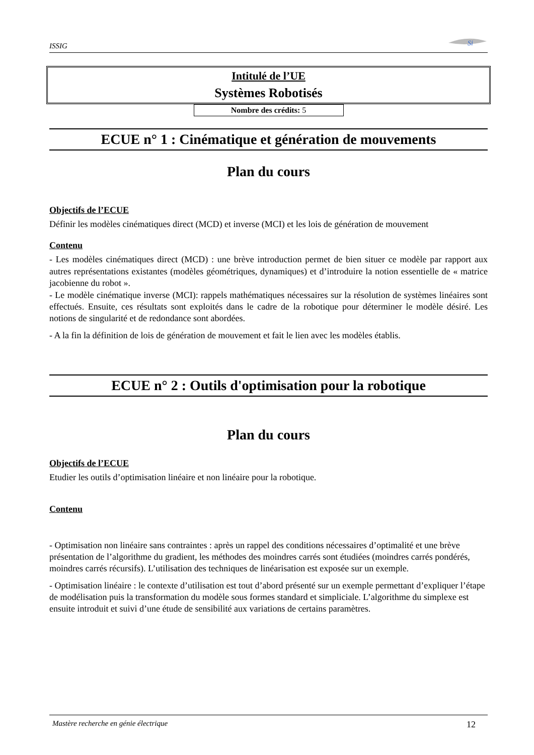ISSIG
Si
Intitulé de l’UE
Systèmes Robotisés
Nombre des crédits: 5
ECUE n° 1 : Cinématique et génération de mouvements
Plan du cours
Objectifs de l’ECUE
Définir les modèles cinématiques direct (MCD) et inverse (MCI) et les lois de génération de mouvement
Contenu
- Les modèles cinématiques direct (MCD) : une brève introduction permet de bien situer ce modèle par rapport aux autres représentations existantes (modèles géométriques, dynamiques) et d’introduire la notion essentielle de « matrice jacobienne du robot ».
- Le modèle cinématique inverse (MCI): rappels mathématiques nécessaires sur la résolution de systèmes linéaires sont effectués. Ensuite, ces résultats sont exploités dans le cadre de la robotique pour déterminer le modèle désiré. Les notions de singularité et de redondance sont abordées.
- A la fin la définition de lois de génération de mouvement et fait le lien avec les modèles établis.
ECUE n° 2 : Outils d'optimisation pour la robotique
Plan du cours
Objectifs de l’ECUE
Etudier les outils d’optimisation linéaire et non linéaire pour la robotique.
Contenu
- Optimisation non linéaire sans contraintes : après un rappel des conditions nécessaires d’optimalité et une brève présentation de l’algorithme du gradient, les méthodes des moindres carrés sont étudiées (moindres carrés pondérés, moindres carrés récursifs). L’utilisation des techniques de linéarisation est exposée sur un exemple.
- Optimisation linéaire : le contexte d’utilisation est tout d’abord présenté sur un exemple permettant d’expliquer l’étape de modélisation puis la transformation du modèle sous formes standard et simpliciale. L’algorithme du simplexe est ensuite introduit et suivi d’une étude de sensibilité aux variations de certains paramètres.
Mastère recherche en génie électrique 12